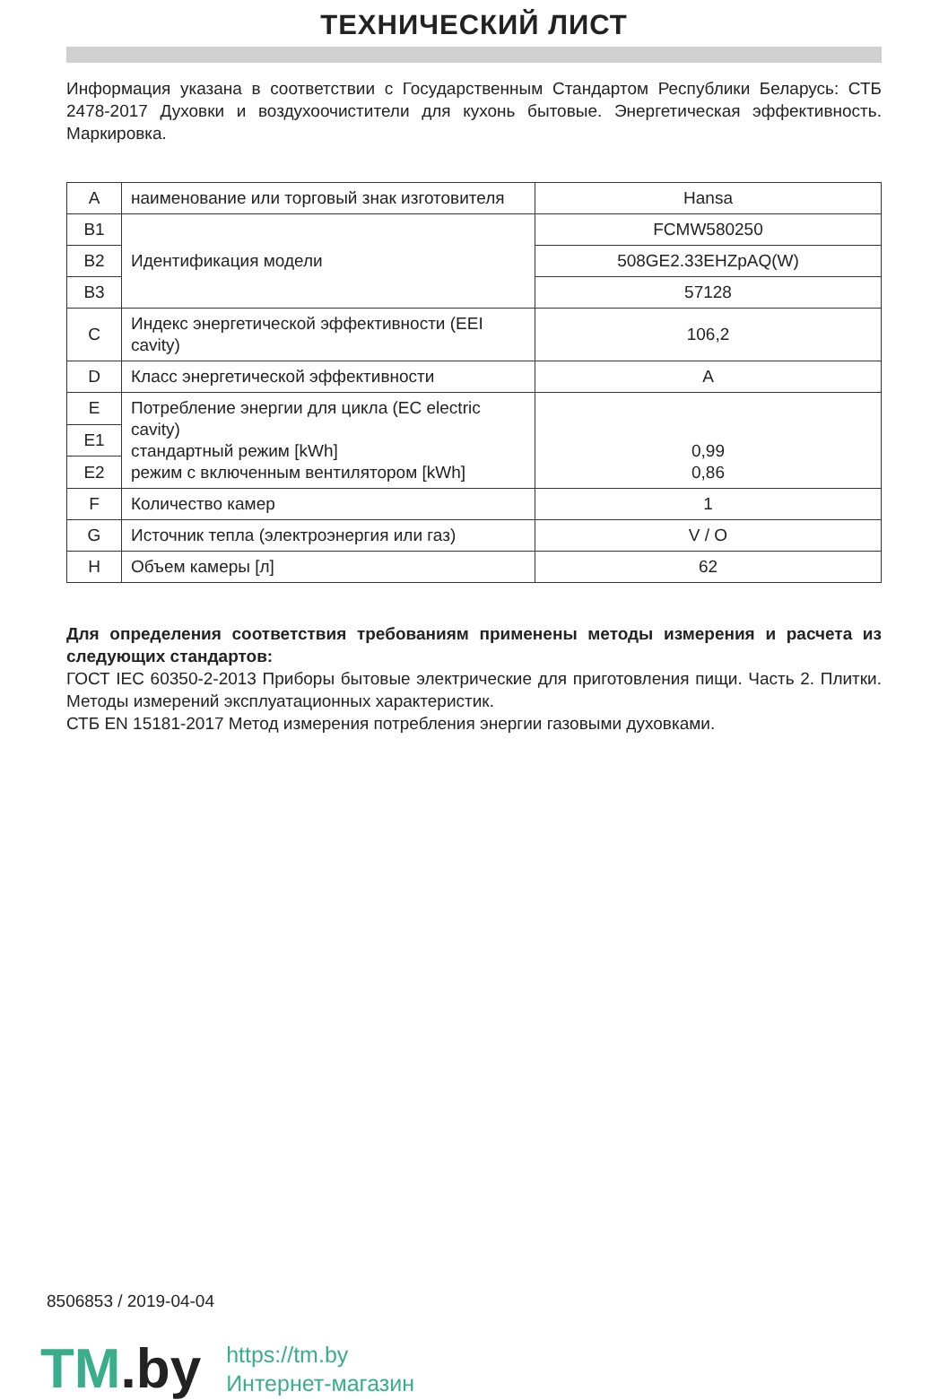ТЕХНИЧЕСКИЙ ЛИСТ
Информация указана в соответствии с Государственным Стандартом Республики Беларусь: СТБ 2478-2017 Духовки и воздухоочистители для кухонь бытовые. Энергетическая эффективность. Маркировка.
| A | наименование или торговый знак изготовителя | Hansa |
| B1 | Идентификация модели | FCMW580250 |
| B2 | | 508GE2.33EHZpAQ(W) |
| B3 | | 57128 |
| C | Индекс энергетической эффективности (EEI cavity) | 106,2 |
| D | Класс энергетической эффективности | A |
| E | Потребление энергии для цикла (EC electric cavity) стандартный режим [kWh] режим с включенным вентилятором [kWh] | 0,99 0,86 |
| E1 | | |
| E2 | | |
| F | Количество камер | 1 |
| G | Источник тепла (электроэнергия или газ) | V / O |
| H | Объем камеры [л] | 62 |
Для определения соответствия требованиям применены методы измерения и расчета из следующих стандартов:
ГОСТ IEC 60350-2-2013 Приборы бытовые электрические для приготовления пищи. Часть 2. Плитки. Методы измерений эксплуатационных характеристик.
СТБ EN 15181-2017 Метод измерения потребления энергии газовыми духовками.
8506853 / 2019-04-04
TM.by
https://tm.by
Интернет-магазин